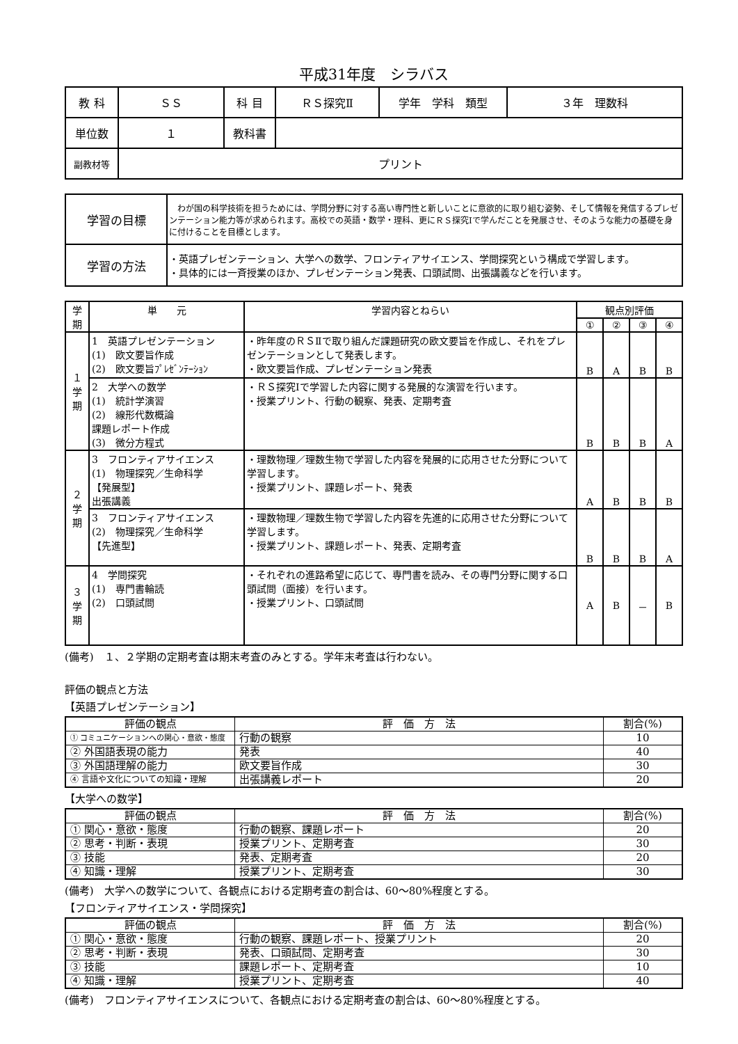平成31年度　シラバス
| 教 科 | ＳＳ | 科 目 | ＲＳ探究Ⅱ | 学年 学科 類型 | ３年 理数科 |
| 単位数 | １ | 教科書 | | | |
| 副教材等 | プリント | | | | |
| 学習の目標 | わが国の科学技術を担うためには、学問分野に対する高い専門性と新しいことに意欲的に取り組む姿勢、そして情報を発信するプレゼンテーション能力等が求められます。高校での英語・数学・理科、更にＲＳ探究Ⅰで学んだことを発展させ、そのような能力の基礎を身に付けることを目標とします。 |
| 学習の方法 | ・英語プレゼンテーション、大学への数学、フロンティアサイエンス、学問探究という構成で学習します。 ・具体的には一斉授業のほか、プレゼンテーション発表、口頭試問、出張講義などを行います。 |
| 学期 | 単 元 | 学習内容とねらい | 観点別評価 | | | |
| --- | --- | --- | --- | --- | --- | --- |
| | | | ① | ② | ③ | ④ |
| １ 学 期 | 1 英語プレゼンテーション (1) 欧文要旨作成 (2) 欧文要旨ﾌﾟﾚｾﾞﾝﾃｰｼｮﾝ | ・昨年度のＲＳⅡで取り組んだ課題研究の欧文要旨を作成し、それをプレゼンテーションとして発表します。 ・欧文要旨作成、プレゼンテーション発表 | B | A | B | B |
| | 2 大学への数学 (1) 統計学演習 (2) 線形代数概論 課題レポート作成 (3) 微分方程式 | ・ＲＳ探究Ⅰで学習した内容に関する発展的な演習を行います。 ・授業プリント、行動の観察、発表、定期考査 | B | B | B | A |
| ２ 学 期 | 3 フロンティアサイエンス (1) 物理探究／生命科学 【発展型】 出張講義 | ・理数物理／理数生物で学習した内容を発展的に応用させた分野について学習します。 ・授業プリント、課題レポート、発表 | A | B | B | B |
| | 3 フロンティアサイエンス (2) 物理探究／生命科学 【先進型】 | ・理数物理／理数生物で学習した内容を先進的に応用させた分野について学習します。 ・授業プリント、課題レポート、発表、定期考査 | B | B | B | A |
| ３ 学 期 | 4 学問探究 (1) 専門書輪読 (2) 口頭試問 | ・それぞれの進路希望に応じて、専門書を読み、その専門分野に関する口頭試問（面接）を行います。 ・授業プリント、口頭試問 | A | B | － | B |
(備考)　１、２学期の定期考査は期末考査のみとする。学年末考査は行わない。
評価の観点と方法
【英語プレゼンテーション】
| 評価の観点 | 評 価 方 法 | 割合(%) |
| --- | --- | --- |
| ① コミュニケーションへの関心・意欲・態度 | 行動の観察 | 10 |
| ② 外国語表現の能力 | 発表 | 40 |
| ③ 外国語理解の能力 | 欧文要旨作成 | 30 |
| ④ 言語や文化についての知識・理解 | 出張講義レポート | 20 |
【大学への数学】
| 評価の観点 | 評 価 方 法 | 割合(%) |
| --- | --- | --- |
| ① 関心・意欲・態度 | 行動の観察、課題レポート | 20 |
| ② 思考・判断・表現 | 授業プリント、定期考査 | 30 |
| ③ 技能 | 発表、定期考査 | 20 |
| ④ 知識・理解 | 授業プリント、定期考査 | 30 |
(備考)　大学への数学について、各観点における定期考査の割合は、60～80%程度とする。
【フロンティアサイエンス・学問探究】
| 評価の観点 | 評 価 方 法 | 割合(%) |
| --- | --- | --- |
| ① 関心・意欲・態度 | 行動の観察、課題レポート、授業プリント | 20 |
| ② 思考・判断・表現 | 発表、口頭試問、定期考査 | 30 |
| ③ 技能 | 課題レポート、定期考査 | 10 |
| ④ 知識・理解 | 授業プリント、定期考査 | 40 |
(備考)　フロンティアサイエンスについて、各観点における定期考査の割合は、60～80%程度とする。